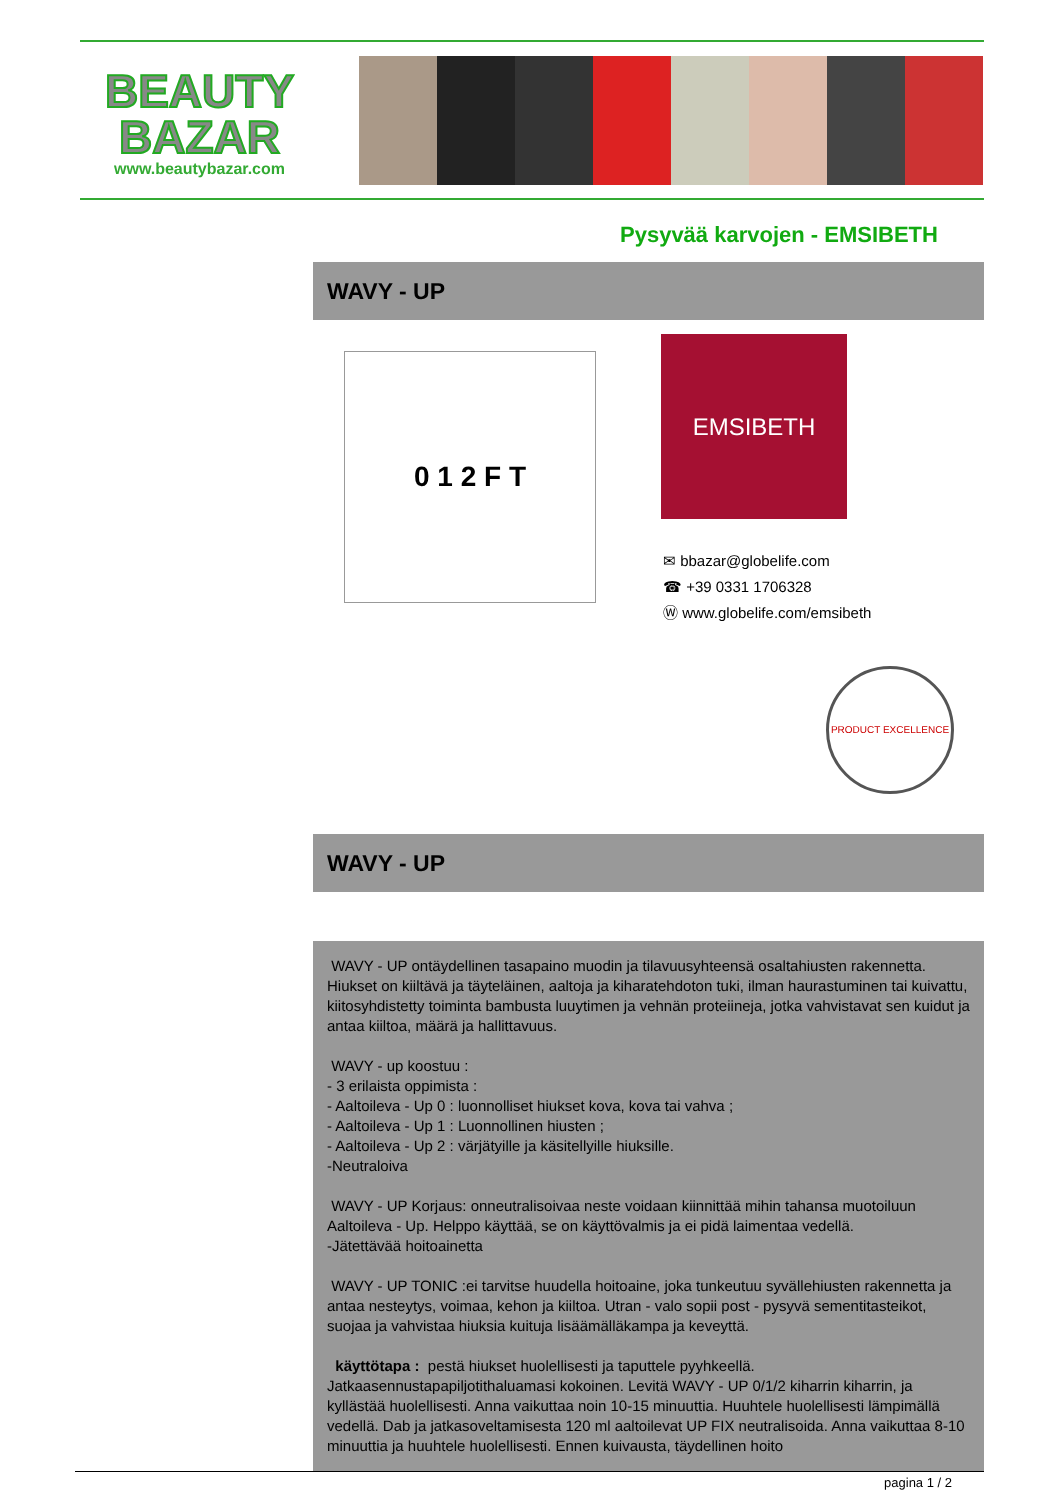BEAUTY
BAZAR
www.beautybazar.com
Pysyvää karvojen - EMSIBETH
WAVY - UP
0 1 2 F T
EMSIBETH
✉ bbazar@globelife.com
☎ +39 0331 1706328
Ⓦ www.globelife.com/emsibeth
PRODUCT EXCELLENCE
WAVY - UP
WAVY - UP ontäydellinen tasapaino muodin ja tilavuusyhteensä osaltahiusten rakennetta. Hiukset on kiiltävä ja täyteläinen, aaltoja ja kiharatehdoton tuki, ilman haurastuminen tai kuivattu, kiitosyhdistetty toiminta bambusta luuytimen ja vehnän proteiineja, jotka vahvistavat sen kuidut ja antaa kiiltoa, määrä ja hallittavuus.
WAVY - up koostuu :
- 3 erilaista oppimista :
- Aaltoileva - Up 0 : luonnolliset hiukset kova, kova tai vahva ;
- Aaltoileva - Up 1 : Luonnollinen hiusten ;
- Aaltoileva - Up 2 : värjätyille ja käsitellyille hiuksille.
-Neutraloiva
WAVY - UP Korjaus: onneutralisoivaa neste voidaan kiinnittää mihin tahansa muotoiluun Aaltoileva - Up. Helppo käyttää, se on käyttövalmis ja ei pidä laimentaa vedellä.
-Jätettävää hoitoainetta
WAVY - UP TONIC :ei tarvitse huudella hoitoaine, joka tunkeutuu syvällehiusten rakennetta ja antaa nesteytys, voimaa, kehon ja kiiltoa. Utran - valo sopii post - pysyvä sementitasteikot, suojaa ja vahvistaa hiuksia kuituja lisäämälläkampa ja keveyttä.
käyttötapa : pestä hiukset huolellisesti ja taputtele pyyhkeellä. Jatkaasennustapapiljotithaluamasi kokoinen. Levitä WAVY - UP 0/1/2 kiharrin kiharrin, ja kyllästää huolellisesti. Anna vaikuttaa noin 10-15 minuuttia. Huuhtele huolellisesti lämpimällä vedellä. Dab ja jatkasoveltamisesta 120 ml aaltoilevat UP FIX neutralisoida. Anna vaikuttaa 8-10 minuuttia ja huuhtele huolellisesti. Ennen kuivausta, täydellinen hoito
pagina 1 / 2